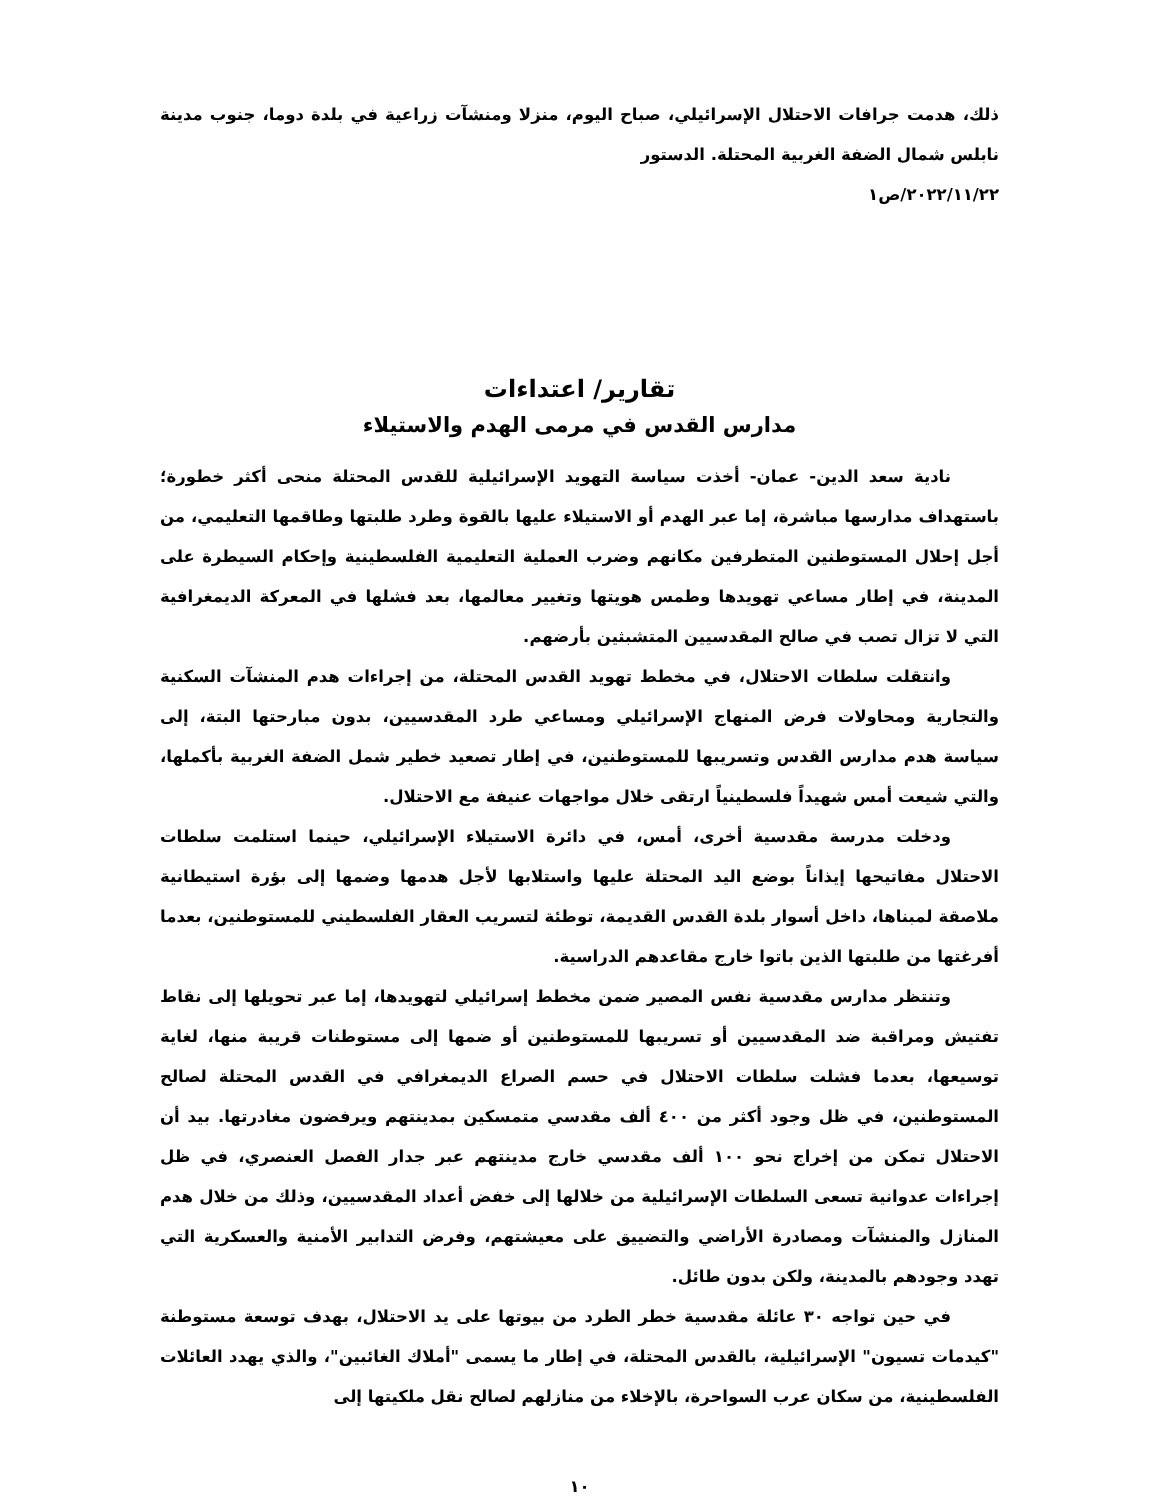ذلك، هدمت جرافات الاحتلال الإسرائيلي، صباح اليوم، منزلا ومنشآت زراعية في بلدة دوما، جنوب مدينة نابلس شمال الضفة الغربية المحتلة. الدستور
٢٠٢٢/١١/٢٢/ص١
تقارير/ اعتداءات
مدارس القدس في مرمى الهدم والاستيلاء
نادية سعد الدين- عمان- أخذت سياسة التهويد الإسرائيلية للقدس المحتلة منحى أكثر خطورة؛ باستهداف مدارسها مباشرة، إما عبر الهدم أو الاستيلاء عليها بالقوة وطرد طلبتها وطاقمها التعليمي، من أجل إحلال المستوطنين المتطرفين مكانهم وضرب العملية التعليمية الفلسطينية وإحكام السيطرة على المدينة، في إطار مساعي تهويدها وطمس هويتها وتغيير معالمها، بعد فشلها في المعركة الديمغرافية التي لا تزال تصب في صالح المقدسيين المتشبثين بأرضهم.
وانتقلت سلطات الاحتلال، في مخطط تهويد القدس المحتلة، من إجراءات هدم المنشآت السكنية والتجارية ومحاولات فرض المنهاج الإسرائيلي ومساعي طرد المقدسيين، بدون مبارحتها البتة، إلى سياسة هدم مدارس القدس وتسريبها للمستوطنين، في إطار تصعيد خطير شمل الضفة الغربية بأكملها، والتي شيعت أمس شهيداً فلسطينياً ارتقى خلال مواجهات عنيفة مع الاحتلال.
ودخلت مدرسة مقدسية أخرى، أمس، في دائرة الاستيلاء الإسرائيلي، حينما استلمت سلطات الاحتلال مفاتيحها إيذاناً بوضع اليد المحتلة عليها واستلابها لأجل هدمها وضمها إلى بؤرة استيطانية ملاصقة لمبناها، داخل أسوار بلدة القدس القديمة، توطئة لتسريب العقار الفلسطيني للمستوطنين، بعدما أفرغتها من طلبتها الذين باتوا خارج مقاعدهم الدراسية.
وتنتظر مدارس مقدسية نفس المصير ضمن مخطط إسرائيلي لتهويدها، إما عبر تحويلها إلى نقاط تفتيش ومراقبة ضد المقدسيين أو تسريبها للمستوطنين أو ضمها إلى مستوطنات قريبة منها، لغاية توسيعها، بعدما فشلت سلطات الاحتلال في حسم الصراع الديمغرافي في القدس المحتلة لصالح المستوطنين، في ظل وجود أكثر من ٤٠٠ ألف مقدسي متمسكين بمدينتهم ويرفضون مغادرتها. بيد أن الاحتلال تمكن من إخراج نحو ١٠٠ ألف مقدسي خارج مدينتهم عبر جدار الفصل العنصري، في ظل إجراءات عدوانية تسعى السلطات الإسرائيلية من خلالها إلى خفض أعداد المقدسيين، وذلك من خلال هدم المنازل والمنشآت ومصادرة الأراضي والتضييق على معيشتهم، وفرض التدابير الأمنية والعسكرية التي تهدد وجودهم بالمدينة، ولكن بدون طائل.
في حين تواجه ٣٠ عائلة مقدسية خطر الطرد من بيوتها على يد الاحتلال، بهدف توسعة مستوطنة "كيدمات تسيون" الإسرائيلية، بالقدس المحتلة، في إطار ما يسمى "أملاك الغائبين"، والذي يهدد العائلات الفلسطينية، من سكان عرب السواحرة، بالإخلاء من منازلهم لصالح نقل ملكيتها إلى
١٠